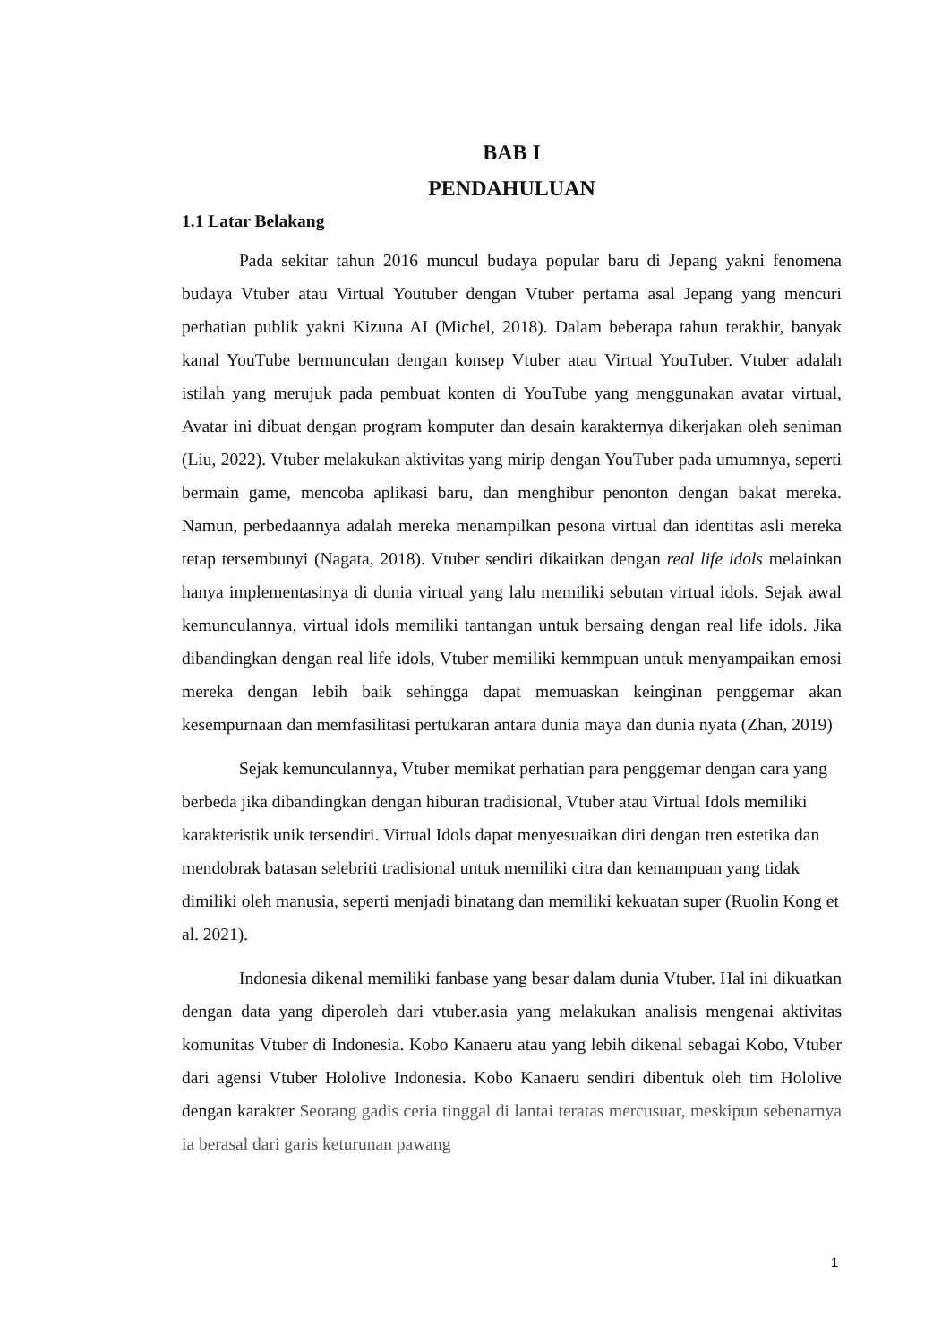BAB I
PENDAHULUAN
1.1 Latar Belakang
Pada sekitar tahun 2016 muncul budaya popular baru di Jepang yakni fenomena budaya Vtuber atau Virtual Youtuber dengan Vtuber pertama asal Jepang yang mencuri perhatian publik yakni Kizuna AI (Michel, 2018). Dalam beberapa tahun terakhir, banyak kanal YouTube bermunculan dengan konsep Vtuber atau Virtual YouTuber. Vtuber adalah istilah yang merujuk pada pembuat konten di YouTube yang menggunakan avatar virtual, Avatar ini dibuat dengan program komputer dan desain karakternya dikerjakan oleh seniman (Liu, 2022). Vtuber melakukan aktivitas yang mirip dengan YouTuber pada umumnya, seperti bermain game, mencoba aplikasi baru, dan menghibur penonton dengan bakat mereka. Namun, perbedaannya adalah mereka menampilkan pesona virtual dan identitas asli mereka tetap tersembunyi (Nagata, 2018). Vtuber sendiri dikaitkan dengan real life idols melainkan hanya implementasinya di dunia virtual yang lalu memiliki sebutan virtual idols. Sejak awal kemunculannya, virtual idols memiliki tantangan untuk bersaing dengan real life idols. Jika dibandingkan dengan real life idols, Vtuber memiliki kemmpuan untuk menyampaikan emosi mereka dengan lebih baik sehingga dapat memuaskan keinginan penggemar akan kesempurnaan dan memfasilitasi pertukaran antara dunia maya dan dunia nyata (Zhan, 2019)
Sejak kemunculannya, Vtuber memikat perhatian para penggemar dengan cara yang berbeda jika dibandingkan dengan hiburan tradisional, Vtuber atau Virtual Idols memiliki karakteristik unik tersendiri. Virtual Idols dapat menyesuaikan diri dengan tren estetika dan mendobrak batasan selebriti tradisional untuk memiliki citra dan kemampuan yang tidak dimiliki oleh manusia, seperti menjadi binatang dan memiliki kekuatan super (Ruolin Kong et al. 2021).
Indonesia dikenal memiliki fanbase yang besar dalam dunia Vtuber. Hal ini dikuatkan dengan data yang diperoleh dari vtuber.asia yang melakukan analisis mengenai aktivitas komunitas Vtuber di Indonesia. Kobo Kanaeru atau yang lebih dikenal sebagai Kobo, Vtuber dari agensi Vtuber Hololive Indonesia. Kobo Kanaeru sendiri dibentuk oleh tim Hololive dengan karakter Seorang gadis ceria tinggal di lantai teratas mercusuar, meskipun sebenarnya ia berasal dari garis keturunan pawang
1